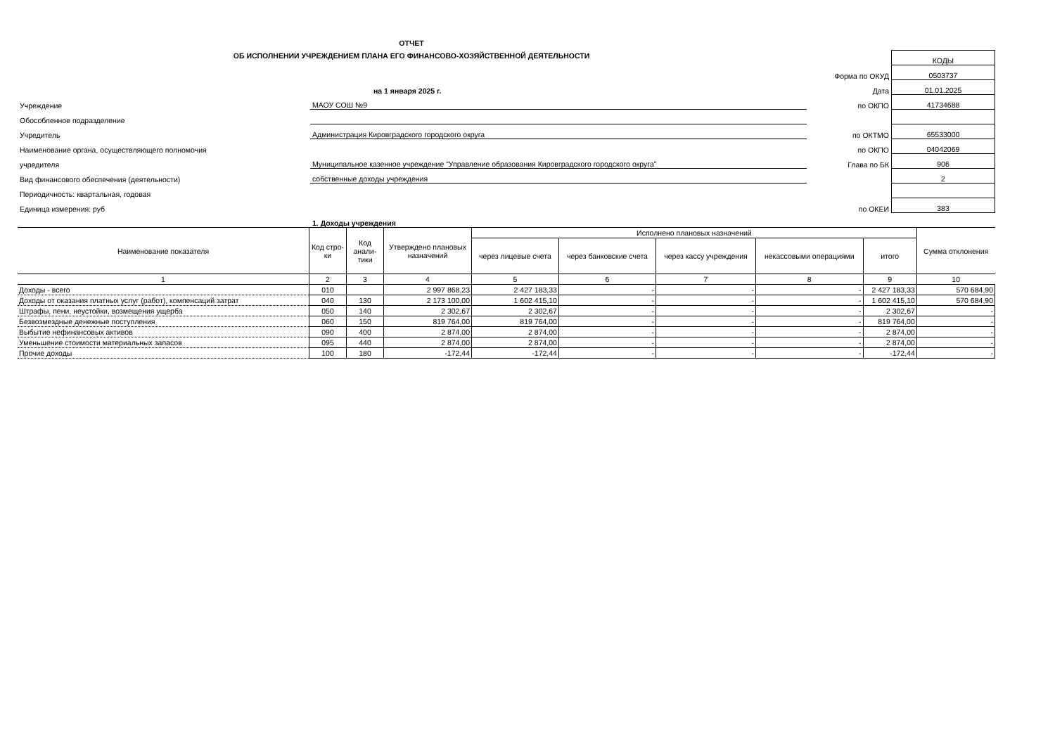ОТЧЕТ
ОБ ИСПОЛНЕНИИ УЧРЕЖДЕНИЕМ ПЛАНА ЕГО ФИНАНСОВО-ХОЗЯЙСТВЕННОЙ ДЕЯТЕЛЬНОСТИ
| | | | КОДЫ |
| | | Форма по ОКУД | 0503737 |
| | на 1 января 2025 г. | Дата | 01.01.2025 |
| Учреждение | МАОУ СОШ №9 | по ОКПО | 41734688 |
| Обособленное подразделение | | | |
| Учредитель | Администрация Кировградского городского округа | по ОКТМО | 65533000 |
| Наименование органа, осуществляющего полномочия | | по ОКПО | 04042069 |
| учредителя | Муниципальное казенное учреждение "Управление образования Кировградского городского округа" | Глава по БК | 906 |
| Вид финансового обеспечения (деятельности) | собственные доходы учреждения | | 2 |
| Периодичность: квартальная, годовая | | | |
| Единица измерения: руб | | по ОКЕИ | 383 |
| | 1. Доходы учреждения | | |
| Наименование показателя | Код стро-ки | Код анали-тики | Утверждено плановых назначений | Исполнено плановых назначений | | | | | Сумма отклонения |
| --- | --- | --- | --- | --- | --- | --- | --- | --- | --- |
| | | | | через лицевые счета | через банковские счета | через кассу учреждения | некассовыми операциями | итого | |
| 1 | 2 | 3 | 4 | 5 | 6 | 7 | 8 | 9 | 10 |
| Доходы - всего | 010 | | 2 997 868,23 | 2 427 183,33 | - | - | - | 2 427 183,33 | 570 684,90 |
| Доходы от оказания платных услуг (работ), компенсаций затрат | 040 | 130 | 2 173 100,00 | 1 602 415,10 | - | - | - | 1 602 415,10 | 570 684,90 |
| Штрафы, пени, неустойки, возмещения ущерба | 050 | 140 | 2 302,67 | 2 302,67 | - | - | - | 2 302,67 | - |
| Безвозмездные денежные поступления | 060 | 150 | 819 764,00 | 819 764,00 | - | - | - | 819 764,00 | - |
| Выбытие нефинансовых активов | 090 | 400 | 2 874,00 | 2 874,00 | - | - | - | 2 874,00 | - |
| Уменьшение стоимости материальных запасов | 095 | 440 | 2 874,00 | 2 874,00 | - | - | - | 2 874,00 | - |
| Прочие доходы | 100 | 180 | -172,44 | -172,44 | - | - | - | -172,44 | - |